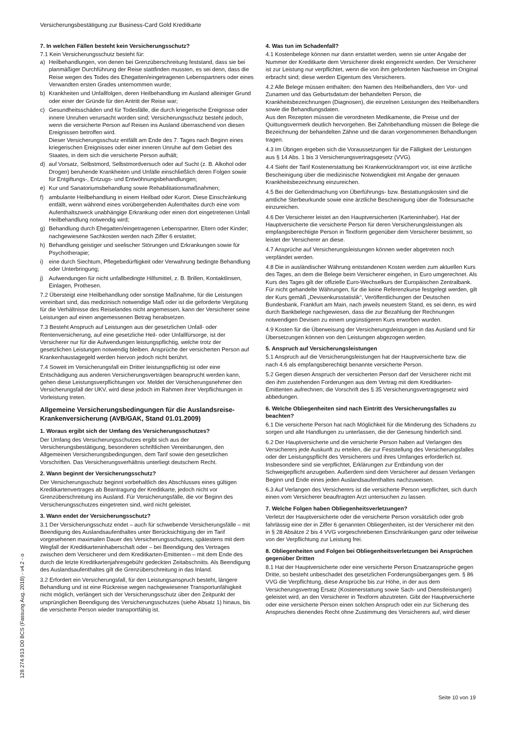Versicherungsbestätigung zur Business-Card Gold Kreditkarte
7. In welchen Fällen besteht kein Versicherungsschutz?
7.1 Kein Versicherungsschutz besteht für:
a) Heilbehandlungen, von denen bei Grenzüberschreitung feststand, dass sie bei planmäßiger Durchführung der Reise stattfinden mussten, es sei denn, dass die Reise wegen des Todes des Ehegatten/eingetragenen Lebenspartners oder eines Verwandten ersten Grades unternommen wurde;
b) Krankheiten und Unfallfolgen, deren Heilbehandlung im Ausland alleiniger Grund oder einer der Gründe für den Antritt der Reise war;
c) Gesundheitsschäden und für Todesfälle, die durch kriegerische Ereignisse oder innere Unruhen verursacht worden sind; Versicherungsschutz besteht jedoch, wenn die versicherte Person auf Reisen ins Ausland überraschend von diesen Ereignissen betroffen wird.
Dieser Versicherungsschutz entfällt am Ende des 7. Tages nach Beginn eines kriegerischen Ereignisses oder einer inneren Unruhe auf dem Gebiet des Staates, in dem sich die versicherte Person aufhält;
d) auf Vorsatz, Selbstmord, Selbstmordversuch oder auf Sucht (z. B. Alkohol oder Drogen) beruhende Krankheiten und Unfälle einschließlich deren Folgen sowie für Entgiftungs-, Entzugs- und Entwöhnungsbehandlungen;
e) Kur und Sanatoriumsbehandlung sowie Rehabilitationsmaßnahmen;
f) ambulante Heilbehandlung in einem Heilbad oder Kurort. Diese Einschränkung entfällt, wenn während eines vorübergehenden Aufenthaltes durch eine vom Aufenthaltszweck unabhängige Erkrankung oder einen dort eingetretenen Unfall Heilbehandlung notwendig wird;
g) Behandlung durch Ehegatten/eingetragenen Lebenspartner, Eltern oder Kinder; nachgewiesene Sachkosten werden nach Ziffer 6 erstattet;
h) Behandlung geistiger und seelischer Störungen und Erkrankungen sowie für Psychotherapie;
i) eine durch Siechtum, Pflegebedürftigkeit oder Verwahrung bedingte Behandlung oder Unterbringung;
j) Aufwendungen für nicht unfallbedingte Hilfsmittel, z. B. Brillen, Kontaktlinsen, Einlagen, Prothesen.
7.2 Übersteigt eine Heilbehandlung oder sonstige Maßnahme, für die Leistungen vereinbart sind, das medizinisch notwendige Maß oder ist die geforderte Vergütung für die Verhältnisse des Reiselandes nicht angemessen, kann der Versicherer seine Leistungen auf einen angemessenen Betrag herabsetzen.
7.3 Besteht Anspruch auf Leistungen aus der gesetzlichen Unfall- oder Rentenversicherung, auf eine gesetzliche Heil- oder Unfallfürsorge, ist der Versicherer nur für die Aufwendungen leistungspflichtig, welche trotz der gesetzlichen Leistungen notwendig bleiben. Ansprüche der versicherten Person auf Krankenhaustagegeld werden hiervon jedoch nicht berührt.
7.4 Soweit im Versicherungsfall ein Dritter leistungspflichtig ist oder eine Entschädigung aus anderen Versicherungsverträgen beansprucht werden kann, gehen diese Leistungsverpflichtungen vor. Meldet der Versicherungsnehmer den Versicherungsfall der UKV, wird diese jedoch im Rahmen ihrer Verpflichtungen in Vorleistung treten.
Allgemeine Versicherungsbedingungen für die Auslandsreise-Krankenversicherung (AVB/GAK, Stand 01.01.2009)
1. Woraus ergibt sich der Umfang des Versicherungsschutzes?
Der Umfang des Versicherungsschutzes ergibt sich aus der Versicherungsbestätigung, besonderen schriftlichen Vereinbarungen, den Allgemeinen Versicherungsbedingungen, dem Tarif sowie den gesetzlichen Vorschriften. Das Versicherungsverhältnis unterliegt deutschem Recht.
2. Wann beginnt der Versicherungsschutz?
Der Versicherungsschutz beginnt vorbehaltlich des Abschlusses eines gültigen Kreditkartenvertrages ab Beantragung der Kreditkarte, jedoch nicht vor Grenzüberschreitung ins Ausland. Für Versicherungsfälle, die vor Beginn des Versicherungsschutzes eingetreten sind, wird nicht geleistet.
3. Wann endet der Versicherungsschutz?
3.1 Der Versicherungsschutz endet – auch für schwebende Versicherungsfälle – mit Beendigung des Auslandsaufenthaltes unter Berücksichtigung der im Tarif vorgesehenen maximalen Dauer des Versicherungsschutzes, spätestens mit dem Wegfall der Kreditkarteninhaberschaft oder – bei Beendigung des Vertrages zwischen dem Versicherer und dem Kreditkarten-Emittenten – mit dem Ende des durch die letzte Kreditkartenjahresgebühr gedeckten Zeitabschnitts. Als Beendigung des Auslandsaufenthaltes gilt die Grenzüberschreitung in das Inland.
3.2 Erfordert ein Versicherungsfall, für den Leistungsanspruch besteht, längere Behandlung und ist eine Rückreise wegen nachgewiesener Transportunfähigkeit nicht möglich, verlängert sich der Versicherungsschutz über den Zeitpunkt der ursprünglichen Beendigung des Versicherungsschutzes (siehe Absatz 1) hinaus, bis die versicherte Person wieder transportfähig ist.
4. Was tun im Schadenfall?
4.1 Kostenbelege können nur dann erstattet werden, wenn sie unter Angabe der Nummer der Kreditkarte dem Versicherer direkt eingereicht werden. Der Versicherer ist zur Leistung nur verpflichtet, wenn die von ihm geforderten Nachweise im Original erbracht sind; diese werden Eigentum des Versicherers.
4.2 Alle Belege müssen enthalten: den Namen des Heilbehandlers, den Vor- und Zunamen und das Geburtsdatum der behandelten Person, die Krankheitsbezeichnungen (Diagnosen), die einzelnen Leistungen des Heilbehandlers sowie die Behandlungsdaten.
Aus den Rezepten müssen die verordneten Medikamente, die Preise und der Quittungsvermerk deutlich hervorgehen. Bei Zahnbehandlung müssen die Belege die Bezeichnung der behandelten Zähne und die daran vorgenommenen Behandlungen tragen.
4.3 Im Übrigen ergeben sich die Voraussetzungen für die Fälligkeit der Leistungen aus § 14 Abs. 1 bis 3 Versicherungsvertragsgesetz (VVG).
4.4 Sieht der Tarif Kostenerstattung bei Krankenrücktransport vor, ist eine ärztliche Bescheinigung über die medizinische Notwendigkeit mit Angabe der genauen Krankheitsbezeichnung einzureichen.
4.5 Bei der Geltendmachung von Überführungs- bzw. Bestattungskosten sind die amtliche Sterbeurkunde sowie eine ärztliche Bescheinigung über die Todesursache einzureichen.
4.6 Der Versicherer leistet an den Hauptversicherten (Karteninhaber). Hat der Hauptversicherte die versicherte Person für deren Versicherungsleistungen als empfangsberechtigte Person in Textform gegenüber dem Versicherer bestimmt, so leistet der Versicherer an diese.
4.7 Ansprüche auf Versicherungsleistungen können weder abgetreten noch verpfändet werden.
4.8 Die in ausländischer Währung entstandenen Kosten werden zum aktuellen Kurs des Tages, an dem die Belege beim Versicherer eingehen, in Euro umgerechnet. Als Kurs des Tages gilt der offizielle Euro-Wechselkurs der Europäischen Zentralbank. Für nicht gehandelte Währungen, für die keine Referenzkurse festgelegt werden, gilt der Kurs gemäß „Devisenkursstatistik“, Veröffentlichungen der Deutschen Bundesbank, Frankfurt am Main, nach jeweils neuestem Stand, es sei denn, es wird durch Bankbelege nachgewiesen, dass die zur Bezahlung der Rechnungen notwendigen Devisen zu einem ungünstigeren Kurs erworben wurden.
4.9 Kosten für die Überweisung der Versicherungsleistungen in das Ausland und für Übersetzungen können von den Leistungen abgezogen werden.
5. Anspruch auf Versicherungsleistungen
5.1 Anspruch auf die Versicherungsleistungen hat der Hauptversicherte bzw. die nach 4.6 als empfangsberechtigt benannte versicherte Person.
5.2 Gegen diesen Anspruch der versicherten Person darf der Versicherer nicht mit den ihm zustehenden Forderungen aus dem Vertrag mit dem Kreditkarten-Emittenten aufrechnen; die Vorschrift des § 35 Versicherungsvertragsgesetz wird abbedungen.
6. Welche Obliegenheiten sind nach Eintritt des Versicherungsfalles zu beachten?
6.1 Die versicherte Person hat nach Möglichkeit für die Minderung des Schadens zu sorgen und alle Handlungen zu unterlassen, die der Genesung hinderlich sind.
6.2 Der Hauptversicherte und die versicherte Person haben auf Verlangen des Versicherers jede Auskunft zu erteilen, die zur Feststellung des Versicherungsfalles oder der Leistungspflicht des Versicherers und ihres Umfanges erforderlich ist. Insbesondere sind sie verpflichtet, Erklärungen zur Entbindung von der Schweigepflicht anzugeben. Außerdem sind dem Versicherer auf dessen Verlangen Beginn und Ende eines jeden Auslandsaufenthaltes nachzuweisen.
6.3 Auf Verlangen des Versicherers ist die versicherte Person verpflichtet, sich durch einen vom Versicherer beauftragten Arzt untersuchen zu lassen.
7. Welche Folgen haben Obliegenheitsverletzungen?
Verletzt der Hauptversicherte oder die versicherte Person vorsätzlich oder grob fahrlässig eine der in Ziffer 6 genannten Obliegenheiten, ist der Versicherer mit den in § 28 Absätze 2 bis 4 VVG vorgeschriebenen Einschränkungen ganz oder teilweise von der Verpflichtung zur Leistung frei.
8. Obliegenheiten und Folgen bei Obliegenheitsverletzungen bei Ansprüchen gegenüber Dritten
8.1 Hat der Hauptversicherte oder eine versicherte Person Ersatzansprüche gegen Dritte, so besteht unbeschadet des gesetzlichen Forderungsüberganges gem. § 86 VVG die Verpflichtung, diese Ansprüche bis zur Höhe, in der aus dem Versicherungsvertrag Ersatz (Kostenerstattung sowie Sach- und Dienstleistungen) geleistet wird, an den Versicherer in Textform abzutreten. Gibt der Hauptversicherte oder eine versicherte Person einen solchen Anspruch oder ein zur Sicherung des Anspruches dienendes Recht ohne Zustimmung des Versicherers auf, wird dieser
128 274.913 D0 BCS (Fassung Aug. 2018) - v4.2 - o
Seite 10 von 19